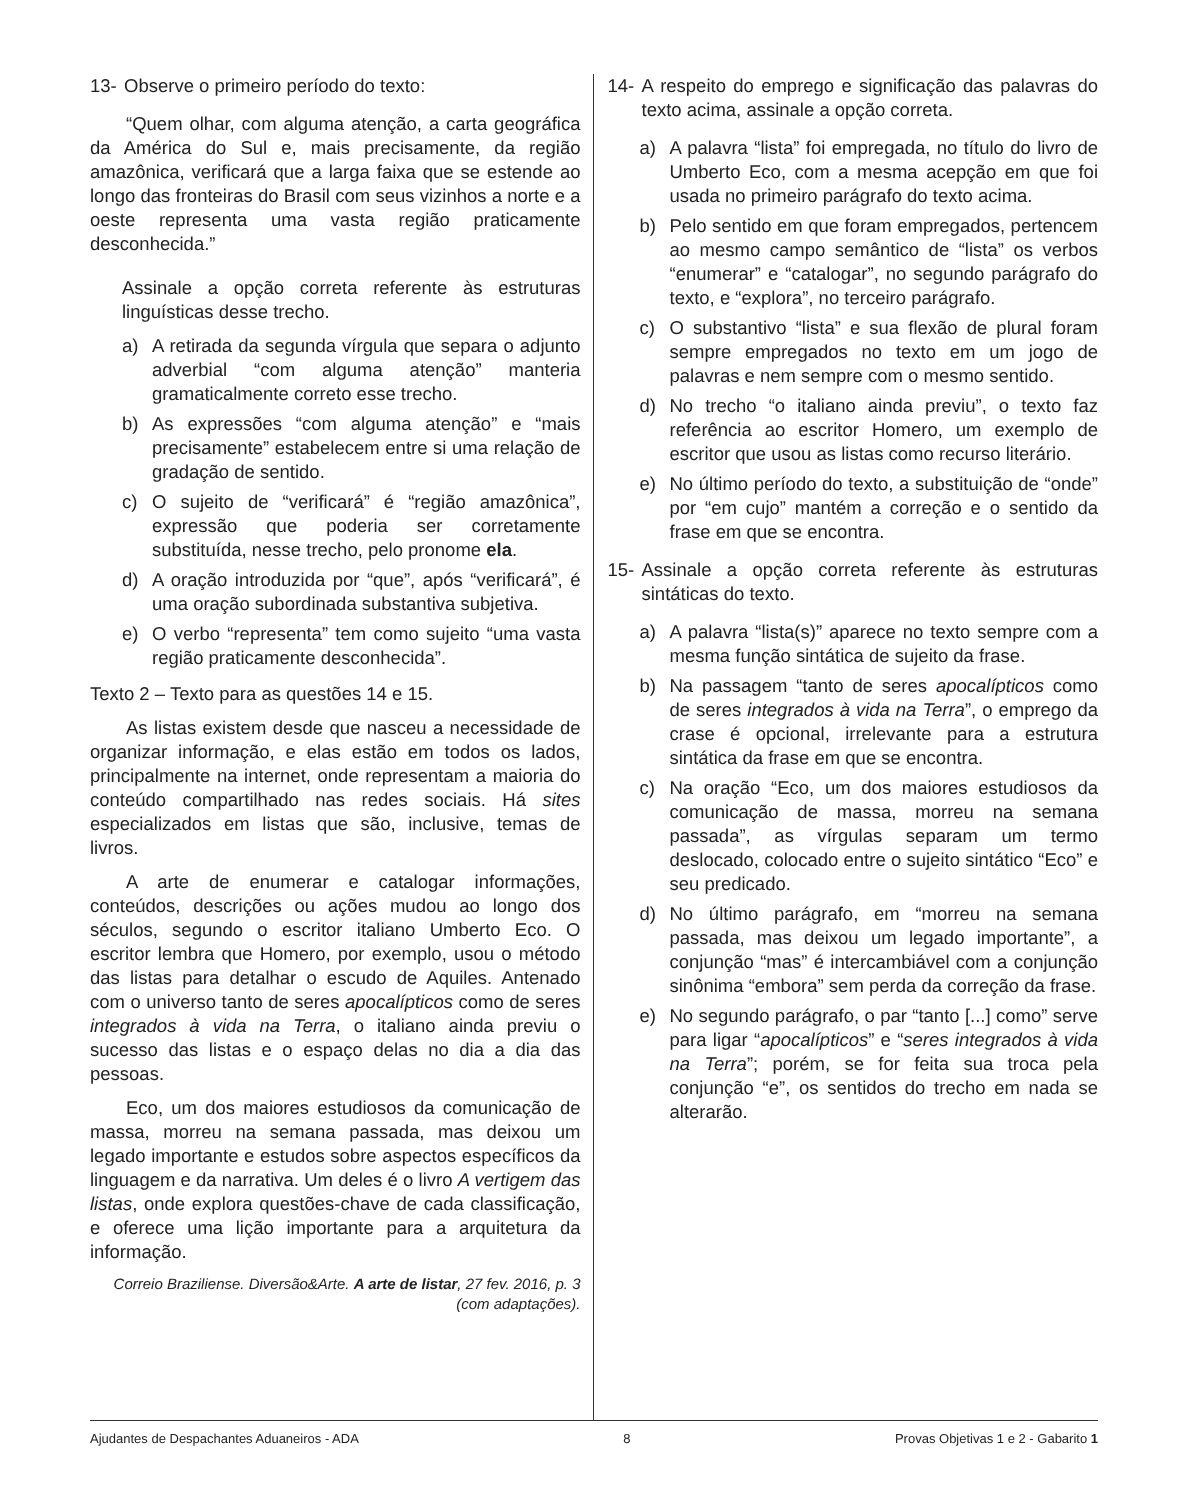13- Observe o primeiro período do texto:
“Quem olhar, com alguma atenção, a carta geográfica da América do Sul e, mais precisamente, da região amazônica, verificará que a larga faixa que se estende ao longo das fronteiras do Brasil com seus vizinhos a norte e a oeste representa uma vasta região praticamente desconhecida.”
Assinale a opção correta referente às estruturas linguísticas desse trecho.
a) A retirada da segunda vírgula que separa o adjunto adverbial “com alguma atenção” manteria gramaticalmente correto esse trecho.
b) As expressões “com alguma atenção” e “mais precisamente” estabelecem entre si uma relação de gradação de sentido.
c) O sujeito de “verificará” é “região amazônica”, expressão que poderia ser corretamente substituída, nesse trecho, pelo pronome ela.
d) A oração introduzida por “que”, após “verificará”, é uma oração subordinada substantiva subjetiva.
e) O verbo “representa” tem como sujeito “uma vasta região praticamente desconhecida”.
Texto 2 – Texto para as questões 14 e 15.
As listas existem desde que nasceu a necessidade de organizar informação, e elas estão em todos os lados, principalmente na internet, onde representam a maioria do conteúdo compartilhado nas redes sociais. Há sites especializados em listas que são, inclusive, temas de livros.
A arte de enumerar e catalogar informações, conteúdos, descrições ou ações mudou ao longo dos séculos, segundo o escritor italiano Umberto Eco. O escritor lembra que Homero, por exemplo, usou o método das listas para detalhar o escudo de Aquiles. Antenado com o universo tanto de seres apocalípticos como de seres integrados à vida na Terra, o italiano ainda previu o sucesso das listas e o espaço delas no dia a dia das pessoas.
Eco, um dos maiores estudiosos da comunicação de massa, morreu na semana passada, mas deixou um legado importante e estudos sobre aspectos específicos da linguagem e da narrativa. Um deles é o livro A vertigem das listas, onde explora questões-chave de cada classificação, e oferece uma lição importante para a arquitetura da informação.
Correio Braziliense. Diversão&Arte. A arte de listar, 27 fev. 2016, p. 3 (com adaptações).
14- A respeito do emprego e significação das palavras do texto acima, assinale a opção correta.
a) A palavra “lista” foi empregada, no título do livro de Umberto Eco, com a mesma acepção em que foi usada no primeiro parágrafo do texto acima.
b) Pelo sentido em que foram empregados, pertencem ao mesmo campo semântico de “lista” os verbos “enumerar” e “catalogar”, no segundo parágrafo do texto, e “explora”, no terceiro parágrafo.
c) O substantivo “lista” e sua flexão de plural foram sempre empregados no texto em um jogo de palavras e nem sempre com o mesmo sentido.
d) No trecho “o italiano ainda previu”, o texto faz referência ao escritor Homero, um exemplo de escritor que usou as listas como recurso literário.
e) No último período do texto, a substituição de “onde” por “em cujo” mantém a correção e o sentido da frase em que se encontra.
15- Assinale a opção correta referente às estruturas sintáticas do texto.
a) A palavra “lista(s)” aparece no texto sempre com a mesma função sintática de sujeito da frase.
b) Na passagem “tanto de seres apocalípticos como de seres integrados à vida na Terra”, o emprego da crase é opcional, irrelevante para a estrutura sintática da frase em que se encontra.
c) Na oração “Eco, um dos maiores estudiosos da comunicação de massa, morreu na semana passada”, as vírgulas separam um termo deslocado, colocado entre o sujeito sintático “Eco” e seu predicado.
d) No último parágrafo, em “morreu na semana passada, mas deixou um legado importante”, a conjunção “mas” é intercambiável com a conjunção sinônima “embora” sem perda da correção da frase.
e) No segundo parágrafo, o par “tanto [...] como” serve para ligar “apocalípticos” e “seres integrados à vida na Terra”; porém, se for feita sua troca pela conjunção “e”, os sentidos do trecho em nada se alterarão.
Ajudantes de Despachantes Aduaneiros - ADA 8 Provas Objetivas 1 e 2 - Gabarito 1